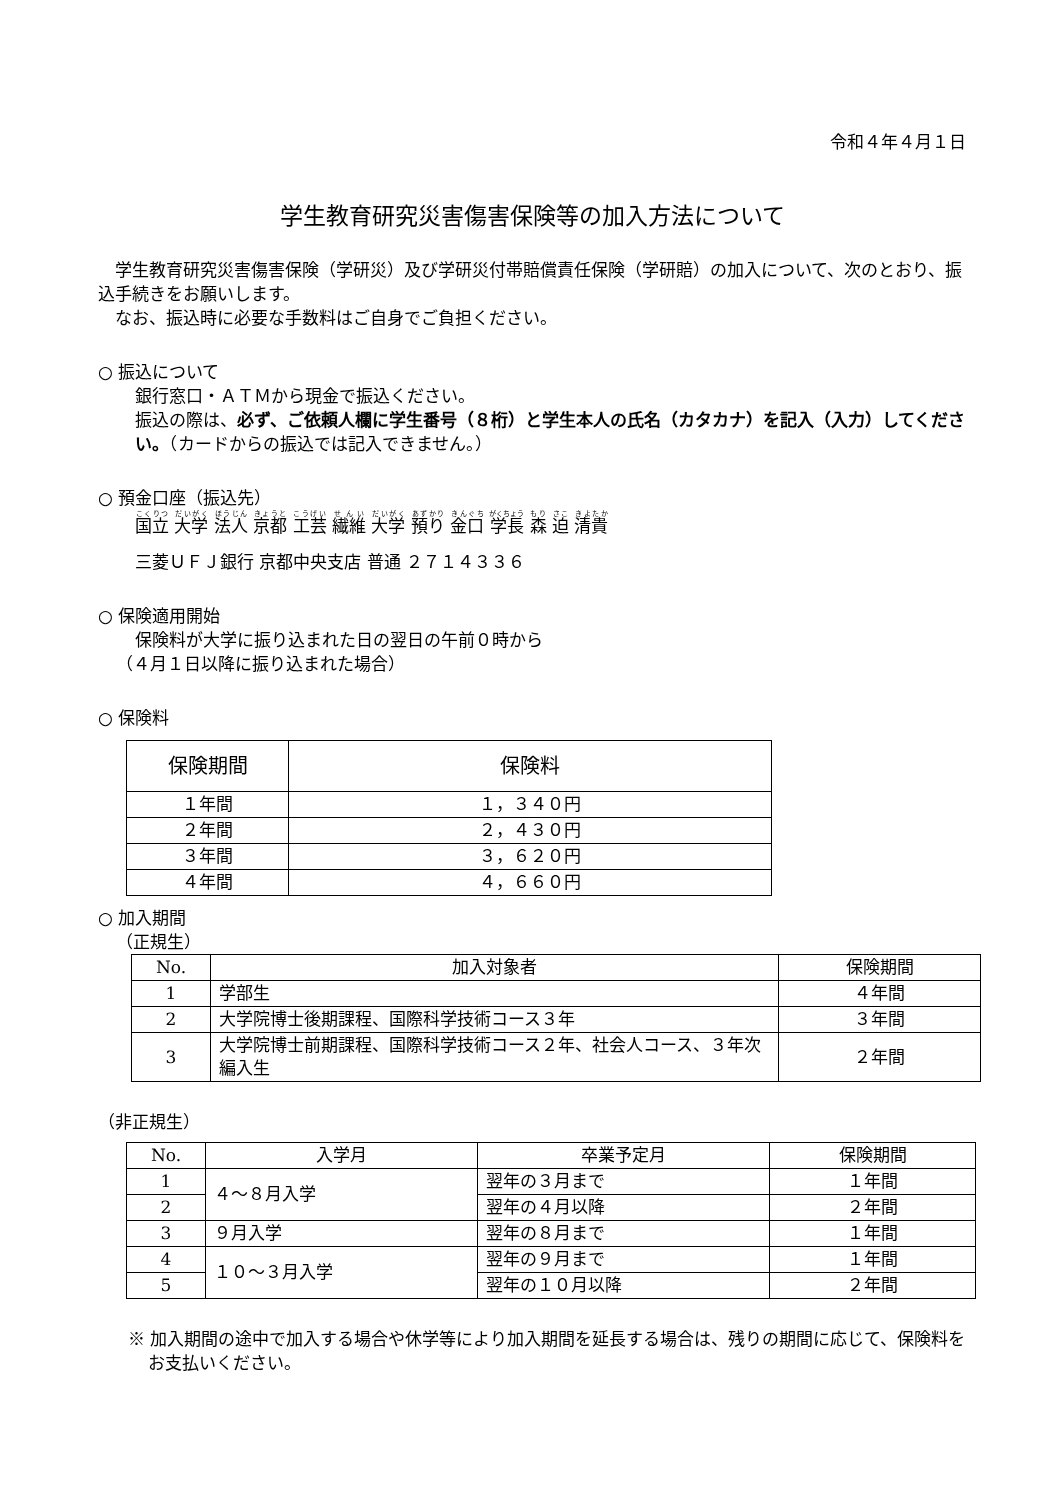令和４年４月１日
学生教育研究災害傷害保険等の加入方法について
　学生教育研究災害傷害保険（学研災）及び学研災付帯賠償責任保険（学研賠）の加入について、次のとおり、振込手続きをお願いします。
　なお、振込時に必要な手数料はご自身でご負担ください。
○ 振込について
銀行窓口・ＡＴＭから現金で振込ください。
振込の際は、必ず、ご依頼人欄に学生番号（８桁）と学生本人の氏名（カタカナ）を記入（入力）してください。（カードからの振込では記入できません。）
○ 預金口座（振込先）
国立 大学 法人 京都 工芸 繊維 大学 預り 金口 学長 森 迫 清貴
三菱ＵＦＪ銀行 京都中央支店 普通 ２７１４３３６
○ 保険適用開始
保険料が大学に振り込まれた日の翌日の午前０時から
（４月１日以降に振り込まれた場合）
○ 保険料
| 保険期間 | 保険料 |
| --- | --- |
| １年間 | １，３４０円 |
| ２年間 | ２，４３０円 |
| ３年間 | ３，６２０円 |
| ４年間 | ４，６６０円 |
○ 加入期間
（正規生）
| No. | 加入対象者 | 保険期間 |
| --- | --- | --- |
| 1 | 学部生 | ４年間 |
| 2 | 大学院博士後期課程、国際科学技術コース３年 | ３年間 |
| 3 | 大学院博士前期課程、国際科学技術コース２年、社会人コース、３年次編入生 | ２年間 |
（非正規生）
| No. | 入学月 | 卒業予定月 | 保険期間 |
| --- | --- | --- | --- |
| 1 | ４～８月入学 | 翌年の３月まで | １年間 |
| 2 | | 翌年の４月以降 | ２年間 |
| 3 | ９月入学 | 翌年の８月まで | １年間 |
| 4 | １０～３月入学 | 翌年の９月まで | １年間 |
| 5 | | 翌年の１０月以降 | ２年間 |
※ 加入期間の途中で加入する場合や休学等により加入期間を延長する場合は、残りの期間に応じて、保険料をお支払いください。